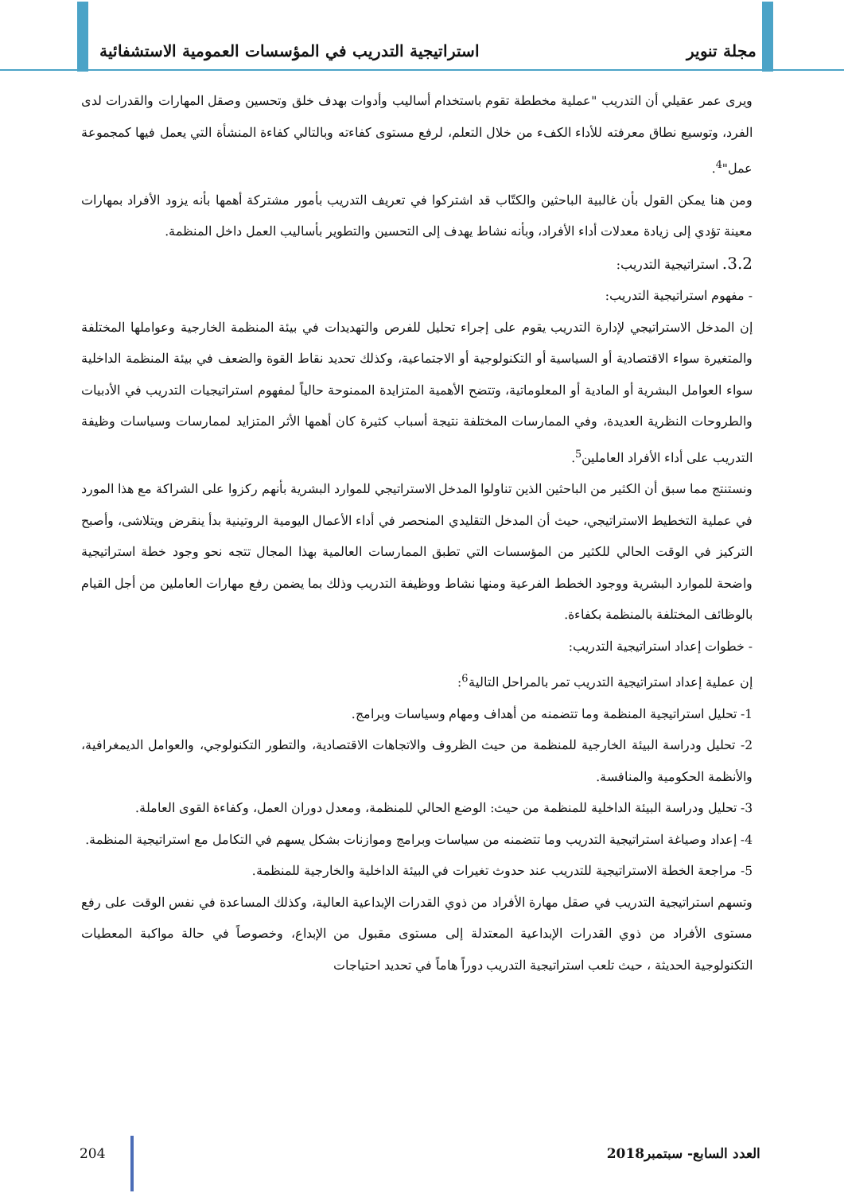مجلة تنوير استراتيجية التدريب في المؤسسات العمومية الاستشفائية
ويرى عمر عقيلي أن التدريب "عملية مخططة تقوم باستخدام أساليب وأدوات بهدف خلق وتحسين وصقل المهارات والقدرات لدى الفرد، وتوسيع نطاق معرفته للأداء الكفء من خلال التعلم، لرفع مستوى كفاءته وبالتالي كفاءة المنشأة التي يعمل فيها كمجموعة عمل"<sup>4</sup>.
ومن هنا يمكن القول بأن غالبية الباحثين والكتّاب قد اشتركوا في تعريف التدريب بأمور مشتركة أهمها بأنه يزود الأفراد بمهارات معينة تؤدي إلى زيادة معدلات أداء الأفراد، وبأنه نشاط يهدف إلى التحسين والتطوير بأساليب العمل داخل المنظمة.
3.2. استراتيجية التدريب:
- مفهوم استراتيجية التدريب:
إن المدخل الاستراتيجي لإدارة التدريب يقوم على إجراء تحليل للفرص والتهديدات في بيئة المنظمة الخارجية وعواملها المختلفة والمتغيرة سواء الاقتصادية أو السياسية أو التكنولوجية أو الاجتماعية، وكذلك تحديد نقاط القوة والضعف في بيئة المنظمة الداخلية سواء العوامل البشرية أو المادية أو المعلوماتية، وتتضح الأهمية المتزايدة الممنوحة حالياً لمفهوم استراتيجيات التدريب في الأدبيات والطروحات النظرية العديدة، وفي الممارسات المختلفة نتيجة أسباب كثيرة كان أهمها الأثر المتزايد لممارسات وسياسات وظيفة التدريب على أداء الأفراد العاملين<sup>5</sup>.
ونستنتج مما سبق أن الكثير من الباحثين الذين تناولوا المدخل الاستراتيجي للموارد البشرية بأنهم ركزوا على الشراكة مع هذا المورد في عملية التخطيط الاستراتيجي، حيث أن المدخل التقليدي المنحصر في أداء الأعمال اليومية الروتينية بدأ ينقرض ويتلاشى، وأصبح التركيز في الوقت الحالي للكثير من المؤسسات التي تطبق الممارسات العالمية بهذا المجال تتجه نحو وجود خطة استراتيجية واضحة للموارد البشرية ووجود الخطط الفرعية ومنها نشاط ووظيفة التدريب وذلك بما يضمن رفع مهارات العاملين من أجل القيام بالوظائف المختلفة بالمنظمة بكفاءة.
- خطوات إعداد استراتيجية التدريب:
إن عملية إعداد استراتيجية التدريب تمر بالمراحل التالية<sup>6</sup>:
1- تحليل استراتيجية المنظمة وما تتضمنه من أهداف ومهام وسياسات وبرامج.
2- تحليل ودراسة البيئة الخارجية للمنظمة من حيث الظروف والاتجاهات الاقتصادية، والتطور التكنولوجي، والعوامل الديمغرافية، والأنظمة الحكومية والمنافسة.
3- تحليل ودراسة البيئة الداخلية للمنظمة من حيث: الوضع الحالي للمنظمة، ومعدل دوران العمل، وكفاءة القوى العاملة.
4- إعداد وصياغة استراتيجية التدريب وما تتضمنه من سياسات وبرامج وموازنات بشكل يسهم في التكامل مع استراتيجية المنظمة.
5- مراجعة الخطة الاستراتيجية للتدريب عند حدوث تغيرات في البيئة الداخلية والخارجية للمنظمة.
وتسهم استراتيجية التدريب في صقل مهارة الأفراد من ذوي القدرات الإبداعية العالية، وكذلك المساعدة في نفس الوقت على رفع مستوى الأفراد من ذوي القدرات الإبداعية المعتدلة إلى مستوى مقبول من الإبداع، وخصوصاً في حالة مواكبة المعطيات التكنولوجية الحديثة ، حيث تلعب استراتيجية التدريب دوراً هاماً في تحديد احتياجات
العدد السابع- سبتمبر2018 204